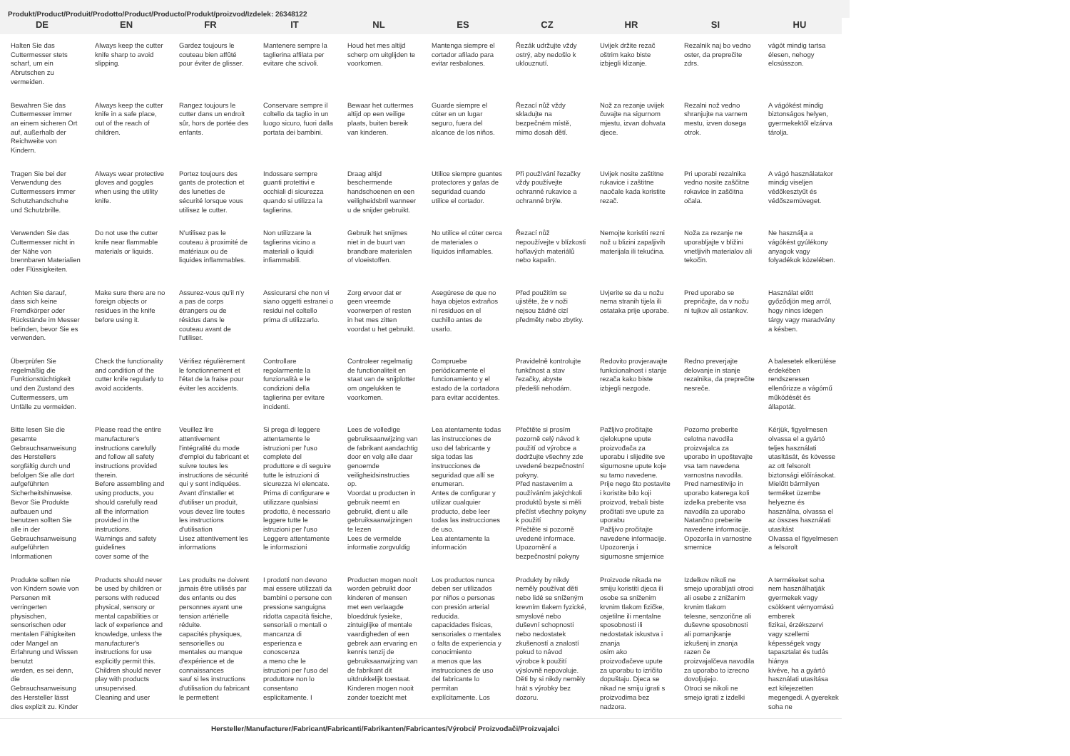Produkt/Product/Produit/Prodotto/Product/Producto/Produkt/proizvod/Izdelek: 26348122
| DE | EN | FR | IT | NL | ES | CZ | HR | SI | HU |
| --- | --- | --- | --- | --- | --- | --- | --- | --- | --- |
| Halten Sie das Cuttermesser stets scharf, um ein Abrutschen zu vermeiden. | Always keep the cutter knife sharp to avoid slipping. | Gardez toujours le couteau bien affûté pour éviter de glisser. | Mantenere sempre la taglierina affilata per evitare che scivoli. | Houd het mes altijd scherp om uitglijden te voorkomen. | Mantenga siempre el cortador afilado para evitar resbalones. | Řezák udržujte vždy ostrý, aby nedošlo k uklouznutí. | Uvijek držite rezač oštrim kako biste izbjegli klizanje. | Rezalnik naj bo vedno oster, da preprečite zdrs. | vágót mindig tartsa élesen, nehogy elcsússzon. |
| Bewahren Sie das Cuttermesser immer an einem sicheren Ort auf, außerhalb der Reichweite von Kindern. | Always keep the cutter knife in a safe place, out of the reach of children. | Rangez toujours le cutter dans un endroit sûr, hors de portée des enfants. | Conservare sempre il coltello da taglio in un luogo sicuro, fuori dalla portata dei bambini. | Bewaar het cuttermes altijd op een veilige plaats, buiten bereik van kinderen. | Guarde siempre el cúter en un lugar seguro, fuera del alcance de los niños. | Řezací nůž vždy skladujte na bezpečném místě, mimo dosah dětí. | Nož za rezanje uvijek čuvajte na sigurnom mjestu, izvan dohvata djece. | Rezalni nož vedno shranjujte na varnem mestu, izven dosega otrok. | A vágókést mindig biztonságos helyen, gyermekektől elzárva tárolja. |
| Tragen Sie bei der Verwendung des Cuttermessers immer Schutzhandschuhe und Schutzbrille. | Always wear protective gloves and goggles when using the utility knife. | Portez toujours des gants de protection et des lunettes de sécurité lorsque vous utilisez le cutter. | Indossare sempre guanti protettivi e occhiali di sicurezza quando si utilizza la taglierina. | Draag altijd beschermende handschoenen en een veiligheidsbril wanneer u de snijder gebruikt. | Utilice siempre guantes protectores y gafas de seguridad cuando utilice el cortador. | Při používání řezačky vždy používejte ochranné rukavice a ochranné brýle. | Uvijek nosite zaštitne rukavice i zaštitne naočale kada koristite rezač. | Pri uporabi rezalnika vedno nosite zaščitne rokavice in zaščitna očala. | A vágó használatakor mindig viseljen védőkesztyűt és védőszemüveget. |
| Verwenden Sie das Cuttermesser nicht in der Nähe von brennbaren Materialien oder Flüssigkeiten. | Do not use the cutter knife near flammable materials or liquids. | N'utilisez pas le couteau à proximité de matériaux ou de liquides inflammables. | Non utilizzare la taglierina vicino a materiali o liquidi infiammabili. | Gebruik het snijmes niet in de buurt van brandbare materialen of vloeistoffen. | No utilice el cúter cerca de materiales o líquidos inflamables. | Řezací nůž nepoužívejte v blízkosti hořlavých materiálů nebo kapalin. | Nemojte koristiti rezni nož u blizini zapaljivih materijala ili tekućina. | Noža za rezanje ne uporabljajte v bližini vnetljivih materialov ali tekočin. | Ne használja a vágókést gyúlékony anyagok vagy folyadékok közelében. |
| Achten Sie darauf, dass sich keine Fremdkörper oder Rückstände im Messer befinden, bevor Sie es verwenden. | Make sure there are no foreign objects or residues in the knife before using it. | Assurez-vous qu'il n'y a pas de corps étrangers ou de résidus dans le couteau avant de l'utiliser. | Assicurarsi che non vi siano oggetti estranei o residui nel coltello prima di utilizzarlo. | Zorg ervoor dat er geen vreemde voorwerpen of resten in het mes zitten voordat u het gebruikt. | Asegúrese de que no haya objetos extraños ni residuos en el cuchillo antes de usarlo. | Před použitím se ujistěte, že v noži nejsou žádné cizí předměty nebo zbytky. | Uvjerite se da u nožu nema stranih tijela ili ostataka prije uporabe. | Pred uporabo se prepričajte, da v nožu ni tujkov ali ostankov. | Használat előtt győződjön meg arról, hogy nincs idegen tárgy vagy maradvány a késben. |
| Überprüfen Sie regelmäßig die Funktionstüchtigkeit und den Zustand des Cuttermessers, um Unfälle zu vermeiden. | Check the functionality and condition of the cutter knife regularly to avoid accidents. | Vérifiez régulièrement le fonctionnement et l'état de la fraise pour éviter les accidents. | Controllare regolarmente la funzionalità e le condizioni della taglierina per evitare incidenti. | Controleer regelmatig de functionaliteit en staat van de snijplotter om ongelukken te voorkomen. | Compruebe periódicamente el funcionamiento y el estado de la cortadora para evitar accidentes. | Pravidelně kontrolujte funkčnost a stav řezačky, abyste předešli nehodám. | Redovito provjeravajte funkcionalnost i stanje rezača kako biste izbjegli nezgode. | Redno preverjajte delovanje in stanje rezalnika, da preprečite nesreče. | A balesetek elkerülése érdekében rendszeresen ellenőrizze a vágómű működését és állapotát. |
| Bitte lesen Sie die gesamte Gebrauchsanweisung des Herstellers sorgfältig durch und befolgen Sie alle dort aufgeführten Sicherheitshinweise. Bevor Sie Produkte aufbauen und benutzen sollten Sie alle in der Gebrauchsanweisung aufgeführten Informationen | Please read the entire manufacturer's instructions carefully and follow all safety instructions provided therein. Before assembling and using products, you should carefully read all the information provided in the instructions. Warnings and safety guidelines cover some of the | Veuillez lire attentivement l'intégralité du mode d'emploi du fabricant et suivre toutes les instructions de sécurité qui y sont indiquées. Avant d'installer et d'utiliser un produit, vous devez lire toutes les instructions d'utilisation Lisez attentivement les informations | Si prega di leggere attentamente le istruzioni per l'uso complete del produttore e di seguire tutte le istruzioni di sicurezza ivi elencate. Prima di configurare e utilizzare qualsiasi prodotto, è necessario leggere tutte le istruzioni per l'uso Leggere attentamente le informazioni | Lees de volledige gebruiksaanwijzing van de fabrikant aandachtig door en volg alle daar genoemde veiligheidsinstructies op. Voordat u producten in gebruik neemt en gebruikt, dient u alle gebruiksaanwijzingen te lezen Lees de vermelde informatie zorgvuldig | Lea atentamente todas las instrucciones de uso del fabricante y siga todas las instrucciones de seguridad que allí se enumeran. Antes de configurar y utilizar cualquier producto, debe leer todas las instrucciones de uso. Lea atentamente la información | Přečtěte si prosím pozorně celý návod k použití od výrobce a dodržujte všechny zde uvedené bezpečnostní pokyny. Před nastavením a používáním jakýchkoli produktů byste si měli přečíst všechny pokyny k použití Přečtěte si pozorně uvedené informace. Upozornění a bezpečnostní pokyny | Pažljivo pročitajte cjelokupne upute proizvođača za uporabu i slijedite sve sigurnosne upute koje su tamo navedene. Prije nego što postavite i koristite bilo koji proizvod, trebali biste pročitati sve upute za uporabu Pažljivo pročitajte navedene informacije. Upozorenja i sigurnosne smjernice | Pozorno preberite celotna navodila proizvajalca za uporabo in upoštevajte vsa tam navedena varnostna navodila. Pred namestitvijo in uporabo katerega koli izdelka preberite vsa navodila za uporabo Natančno preberite navedene informacije. Opozorila in varnostne smernice | Kérjük, figyelmesen olvassa el a gyártó teljes használati utasítását, és kövesse az ott felsorolt biztonsági előírásokat. Mielőtt bármilyen terméket üzembe helyezne és használna, olvassa el az összes használati utasítást Olvassa el figyelmesen a felsorolt |
| Produkte sollten nie von Kindern sowie von Personen mit verringerten physischen, sensorischen oder mentalen Fähigkeiten oder Mangel an Erfahrung und Wissen benutzt werden, es sei denn, die Gebrauchsanweisung des Hersteller lässt dies explizit zu. Kinder | Products should never be used by children or persons with reduced physical, sensory or mental capabilities or lack of experience and knowledge, unless the manufacturer's instructions for use explicitly permit this. Children should never play with products unsupervised. Cleaning and user | Les produits ne doivent jamais être utilisés par des enfants ou des personnes ayant une tension artérielle réduite. capacités physiques, sensorielles ou mentales ou manque d'expérience et de connaissances sauf si les instructions d'utilisation du fabricant le permettent | I prodotti non devono mai essere utilizzati da bambini o persone con pressione sanguigna ridotta capacità fisiche, sensoriali o mentali o mancanza di esperienza e conoscenza a meno che le istruzioni per l'uso del produttore non lo consentano esplicitamente. I | Producten mogen nooit worden gebruikt door kinderen of mensen met een verlaagde bloeddruk fysieke, zintuiglijke of mentale vaardigheden of een gebrek aan ervaring en kennis tenzij de gebruiksaanwijzing van de fabrikant dit uitdrukkelijk toestaat. Kinderen mogen nooit zonder toezicht met | Los productos nunca deben ser utilizados por niños o personas con presión arterial reducida. capacidades físicas, sensoriales o mentales o falta de experiencia y conocimiento a menos que las instrucciones de uso del fabricante lo permitan explícitamente. Los | Produkty by nikdy neměly používat děti nebo lidé se sníženým krevním tlakem fyzické, smyslové nebo duševní schopnosti nebo nedostatek zkušeností a znalostí pokud to návod výrobce k použití výslovně nepovoluje. Děti by si nikdy neměly hrát s výrobky bez dozoru. | Proizvode nikada ne smiju koristiti djeca ili osobe sa sniženim krvnim tlakom fizičke, osjetilne ili mentalne sposobnosti ili nedostatak iskustva i znanja osim ako proizvođačeve upute za uporabu to izričito dopuštaju. Djeca se nikad ne smiju igrati s proizvodima bez nadzora. | Izdelkov nikoli ne smejo uporabljati otroci ali osebe z znižanim krvnim tlakom telesne, senzorične ali duševne sposobnosti ali pomanjkanje izkušenj in znanja razen če proizvajalčeva navodila za uporabo to izrecno dovoljujejo. Otroci se nikoli ne smejo igrati z izdelki | A termékeket soha nem használhatják gyermekek vagy csökkent vérnyomású emberek fizikai, érzékszervi vagy szellemi képességek vagy tapasztalat és tudás hiánya kivéve, ha a gyártó használati utasítása ezt kifejezetten megengedi. A gyerekek soha ne |
Hersteller/Manufacturer/Fabricant/Fabricanti/Fabrikanten/Fabricantes/Výrobci/ Proizvođači/Proizvajalci